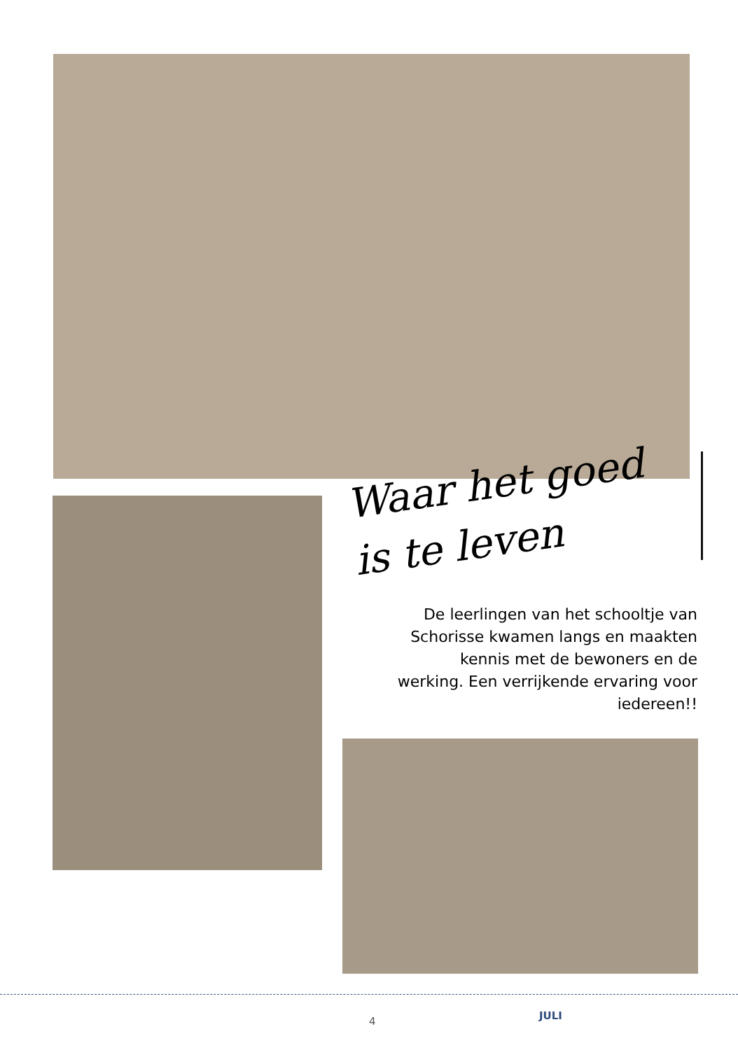Waar het goed
is te leven
De leerlingen van het schooltje van Schorisse kwamen langs en maakten kennis met de bewoners en de werking. Een verrijkende ervaring voor iedereen!!
4 JULI